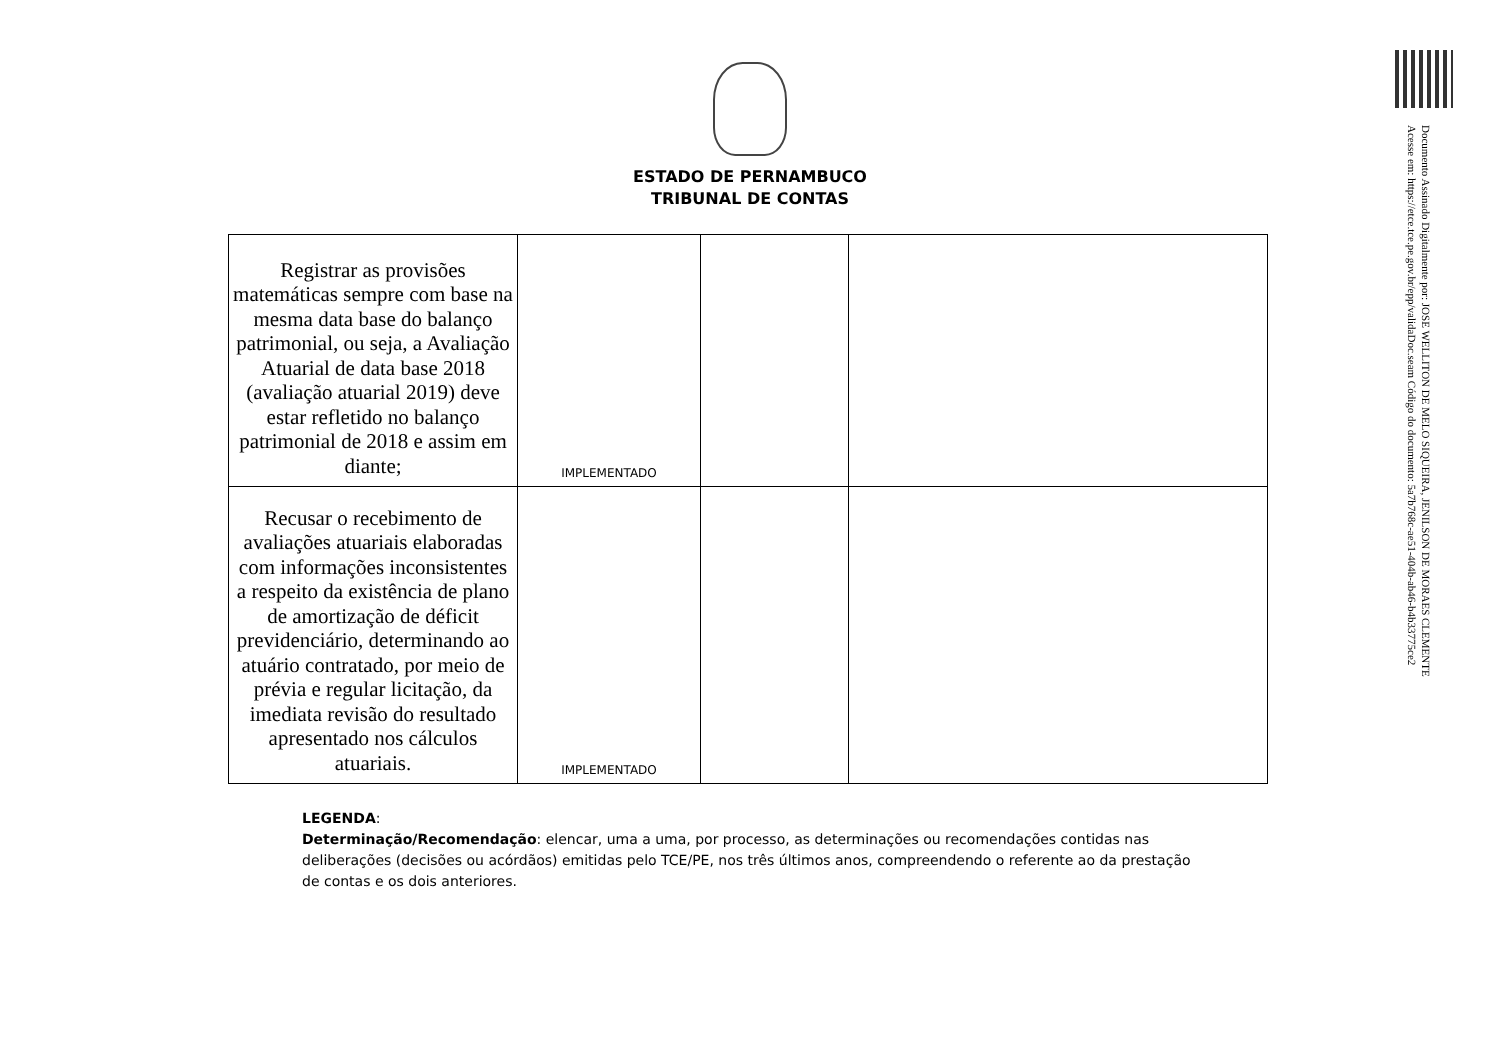Documento Assinado Digitalmente por: JOSE WELLITON DE MELO SIQUEIRA, JENILSON DE MORAES CLEMENTE
Acesse em: https://etce.tce.pe.gov.br/epp/validaDoc.seam Código do documento: 5a7b768c-ae51-404b-ab46-b4b33775ce2
ESTADO DE PERNAMBUCO
TRIBUNAL DE CONTAS
| Registrar as provisões matemáticas sempre com base na mesma data base do balanço patrimonial, ou seja, a Avaliação Atuarial de data base 2018 (avaliação atuarial 2019) deve estar refletido no balanço patrimonial de 2018 e assim em diante; | IMPLEMENTADO | | |
| Recusar o recebimento de avaliações atuariais elaboradas com informações inconsistentes a respeito da existência de plano de amortização de déficit previdenciário, determinando ao atuário contratado, por meio de prévia e regular licitação, da imediata revisão do resultado apresentado nos cálculos atuariais. | IMPLEMENTADO | | |
LEGENDA:
Determinação/Recomendação: elencar, uma a uma, por processo, as determinações ou recomendações contidas nas deliberações (decisões ou acórdãos) emitidas pelo TCE/PE, nos três últimos anos, compreendendo o referente ao da prestação de contas e os dois anteriores.